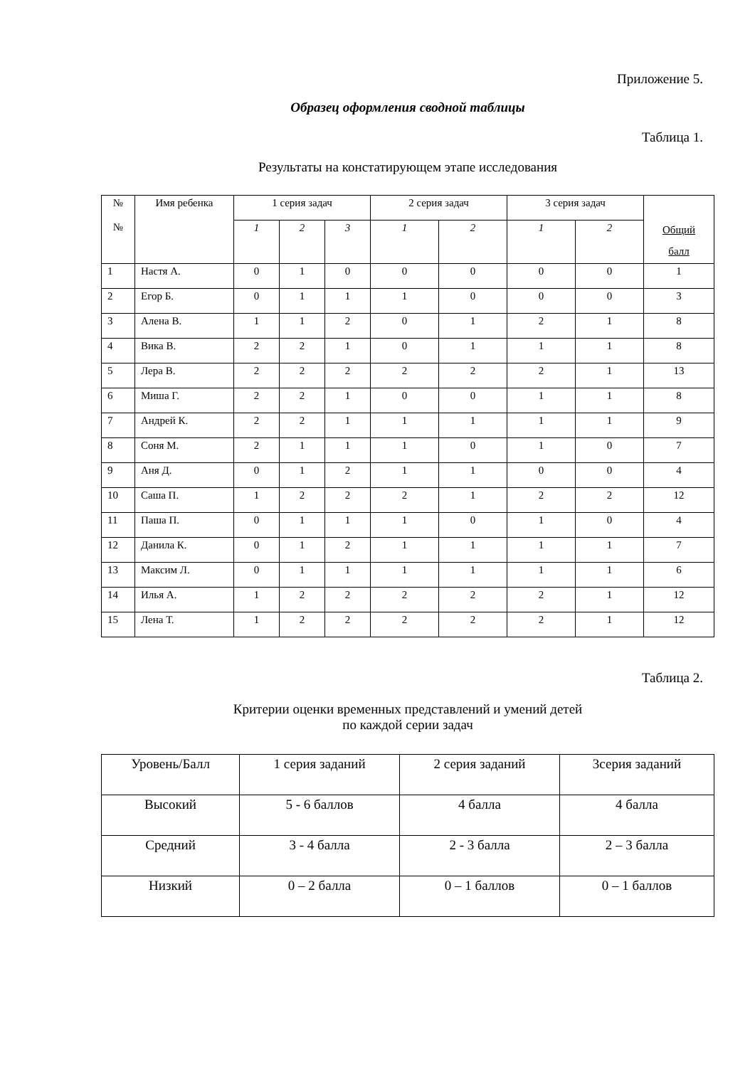Приложение 5.
Образец оформления сводной таблицы
Таблица 1.
Результаты на констатирующем этапе исследования
| № № | Имя ребенка | 1 серия задач | | | 2 серия задач | | 3 серия задач | | Общий балл |
| --- | --- | --- | --- | --- | --- | --- | --- | --- | --- |
| | | 1 | 2 | 3 | 1 | 2 | 1 | 2 | |
| 1 | Настя А. | 0 | 1 | 0 | 0 | 0 | 0 | 0 | 1 |
| 2 | Егор Б. | 0 | 1 | 1 | 1 | 0 | 0 | 0 | 3 |
| 3 | Алена В. | 1 | 1 | 2 | 0 | 1 | 2 | 1 | 8 |
| 4 | Вика В. | 2 | 2 | 1 | 0 | 1 | 1 | 1 | 8 |
| 5 | Лера В. | 2 | 2 | 2 | 2 | 2 | 2 | 1 | 13 |
| 6 | Миша Г. | 2 | 2 | 1 | 0 | 0 | 1 | 1 | 8 |
| 7 | Андрей К. | 2 | 2 | 1 | 1 | 1 | 1 | 1 | 9 |
| 8 | Соня М. | 2 | 1 | 1 | 1 | 0 | 1 | 0 | 7 |
| 9 | Аня Д. | 0 | 1 | 2 | 1 | 1 | 0 | 0 | 4 |
| 10 | Саша П. | 1 | 2 | 2 | 2 | 1 | 2 | 2 | 12 |
| 11 | Паша П. | 0 | 1 | 1 | 1 | 0 | 1 | 0 | 4 |
| 12 | Данила К. | 0 | 1 | 2 | 1 | 1 | 1 | 1 | 7 |
| 13 | Максим Л. | 0 | 1 | 1 | 1 | 1 | 1 | 1 | 6 |
| 14 | Илья А. | 1 | 2 | 2 | 2 | 2 | 2 | 1 | 12 |
| 15 | Лена Т. | 1 | 2 | 2 | 2 | 2 | 2 | 1 | 12 |
Таблица 2.
Критерии оценки временных представлений и умений детей
по каждой серии задач
| Уровень/Балл | 1 серия заданий | 2 серия заданий | 3серия заданий |
| Высокий | 5 - 6 баллов | 4 балла | 4 балла |
| Средний | 3 - 4 балла | 2 - 3 балла | 2 – 3 балла |
| Низкий | 0 – 2 балла | 0 – 1 баллов | 0 – 1 баллов |